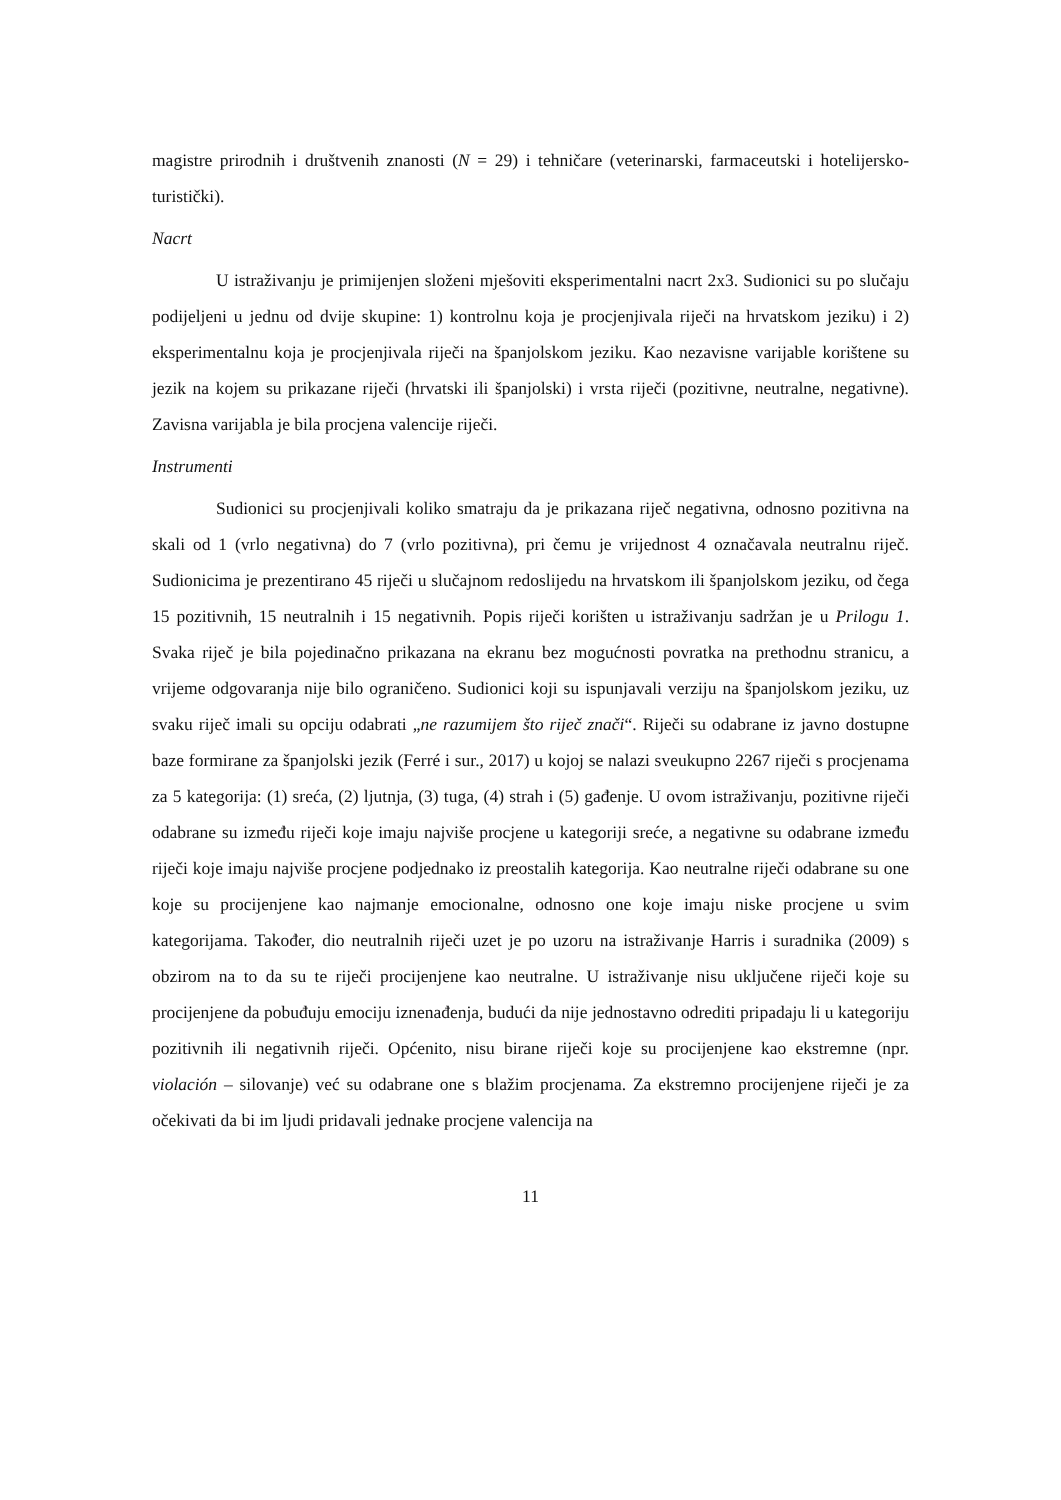magistre prirodnih i društvenih znanosti (N = 29) i tehničare (veterinarski, farmaceutski i hotelijersko-turistički).
Nacrt
U istraživanju je primijenjen složeni mješoviti eksperimentalni nacrt 2x3. Sudionici su po slučaju podijeljeni u jednu od dvije skupine: 1) kontrolnu koja je procjenjivala riječi na hrvatskom jeziku) i 2) eksperimentalnu koja je procjenjivala riječi na španjolskom jeziku. Kao nezavisne varijable korištene su jezik na kojem su prikazane riječi (hrvatski ili španjolski) i vrsta riječi (pozitivne, neutralne, negativne). Zavisna varijabla je bila procjena valencije riječi.
Instrumenti
Sudionici su procjenjivali koliko smatraju da je prikazana riječ negativna, odnosno pozitivna na skali od 1 (vrlo negativna) do 7 (vrlo pozitivna), pri čemu je vrijednost 4 označavala neutralnu riječ. Sudionicima je prezentirano 45 riječi u slučajnom redoslijedu na hrvatskom ili španjolskom jeziku, od čega 15 pozitivnih, 15 neutralnih i 15 negativnih. Popis riječi korišten u istraživanju sadržan je u Prilogu 1. Svaka riječ je bila pojedinačno prikazana na ekranu bez mogućnosti povratka na prethodnu stranicu, a vrijeme odgovaranja nije bilo ograničeno. Sudionici koji su ispunjavali verziju na španjolskom jeziku, uz svaku riječ imali su opciju odabrati „ne razumijem što riječ znači“. Riječi su odabrane iz javno dostupne baze formirane za španjolski jezik (Ferré i sur., 2017) u kojoj se nalazi sveukupno 2267 riječi s procjenama za 5 kategorija: (1) sreća, (2) ljutnja, (3) tuga, (4) strah i (5) gađenje. U ovom istraživanju, pozitivne riječi odabrane su između riječi koje imaju najviše procjene u kategoriji sreće, a negativne su odabrane između riječi koje imaju najviše procjene podjednako iz preostalih kategorija. Kao neutralne riječi odabrane su one koje su procijenjene kao najmanje emocionalne, odnosno one koje imaju niske procjene u svim kategorijama. Također, dio neutralnih riječi uzet je po uzoru na istraživanje Harris i suradnika (2009) s obzirom na to da su te riječi procijenjene kao neutralne. U istraživanje nisu uključene riječi koje su procijenjene da pobuđuju emociju iznenađenja, budući da nije jednostavno odrediti pripadaju li u kategoriju pozitivnih ili negativnih riječi. Općenito, nisu birane riječi koje su procijenjene kao ekstremne (npr. violación – silovanje) već su odabrane one s blažim procjenama. Za ekstremno procijenjene riječi je za očekivati da bi im ljudi pridavali jednake procjene valencija na
11